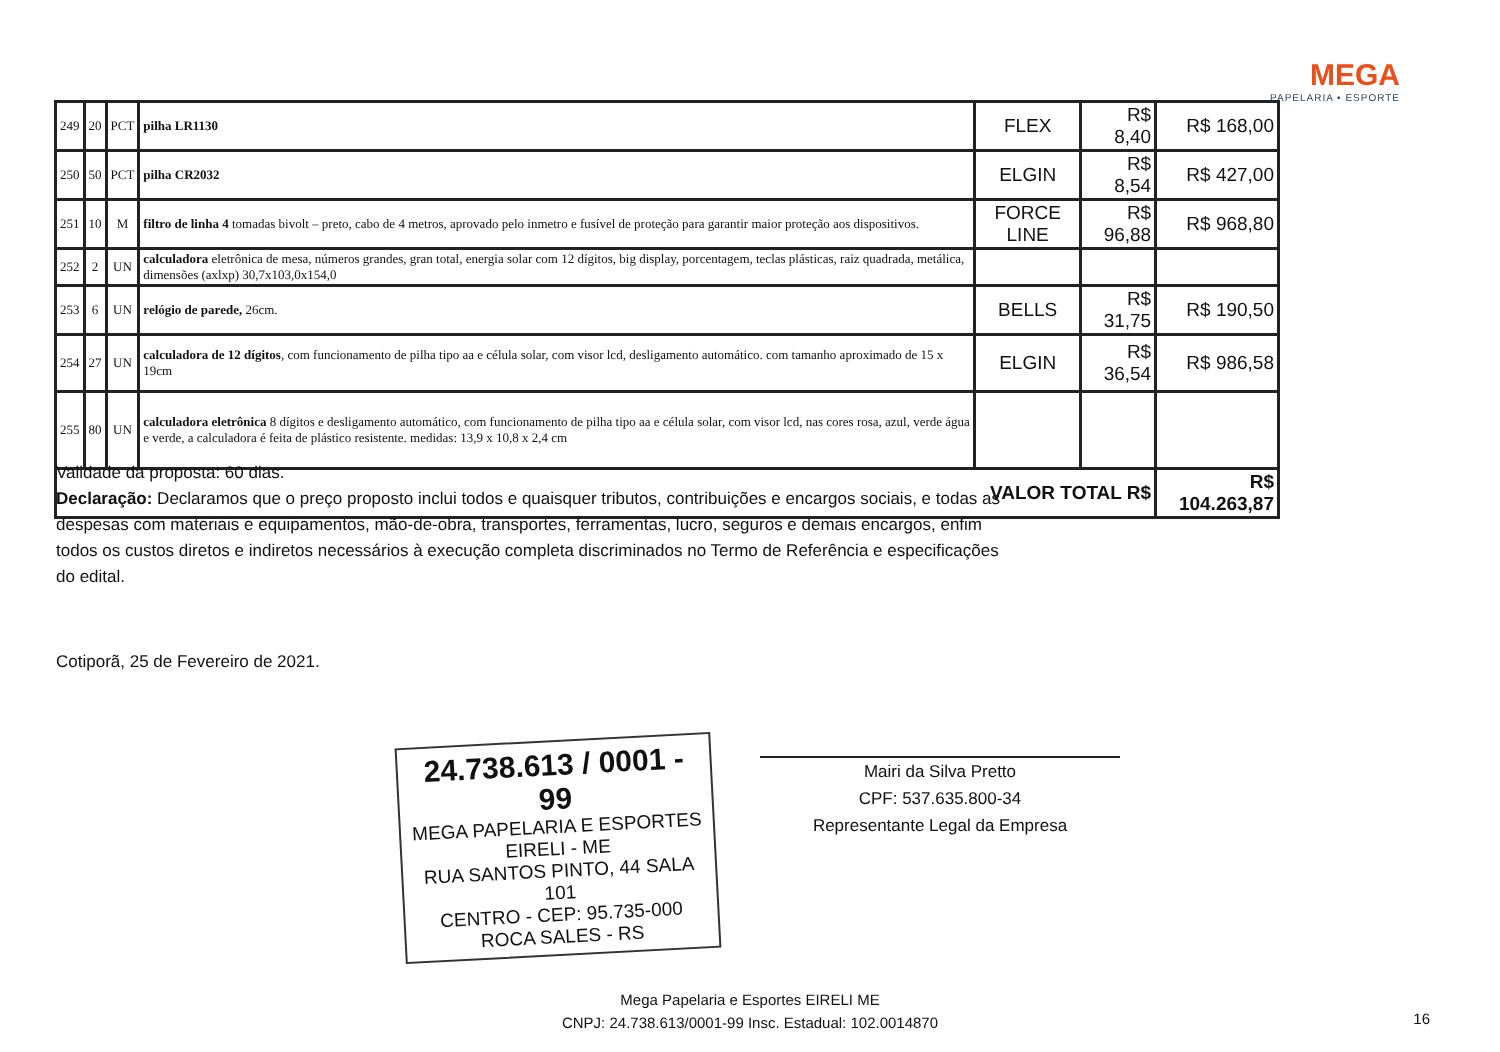MEGA
PAPELARIA • ESPORTE
| 249 | 20 | PCT | pilha LR1130 | FLEX | R$ 8,40 | R$ 168,00 |
| 250 | 50 | PCT | pilha CR2032 | ELGIN | R$ 8,54 | R$ 427,00 |
| 251 | 10 | M | filtro de linha 4 tomadas bivolt – preto, cabo de 4 metros, aprovado pelo inmetro e fusível de proteção para garantir maior proteção aos dispositivos. | FORCE LINE | R$ 96,88 | R$ 968,80 |
| 252 | 2 | UN | calculadora eletrônica de mesa, números grandes, gran total, energia solar com 12 dígitos, big display, porcentagem, teclas plásticas, raiz quadrada, metálica, dimensões (axlxp) 30,7x103,0x154,0 | | | |
| 253 | 6 | UN | relógio de parede, 26cm. | BELLS | R$ 31,75 | R$ 190,50 |
| 254 | 27 | UN | calculadora de 12 dígitos , com funcionamento de pilha tipo aa e célula solar, com visor lcd, desligamento automático. com tamanho aproximado de 15 x 19cm | ELGIN | R$ 36,54 | R$ 986,58 |
| 255 | 80 | UN | calculadora eletrônica 8 dígitos e desligamento automático, com funcionamento de pilha tipo aa e célula solar, com visor lcd, nas cores rosa, azul, verde água e verde, a calculadora é feita de plástico resistente. medidas: 13,9 x 10,8 x 2,4 cm | | | |
| VALOR TOTAL R$ | | | | | | R$ 104.263,87 |
Validade da proposta: 60 dias.
Declaração: Declaramos que o preço proposto inclui todos e quaisquer tributos, contribuições e encargos sociais, e todas as despesas com materiais e equipamentos, mão-de-obra, transportes, ferramentas, lucro, seguros e demais encargos, enfim todos os custos diretos e indiretos necessários à execução completa discriminados no Termo de Referência e especificações do edital.
Cotiporã, 25 de Fevereiro de 2021.
24.738.613 / 0001 - 99
MEGA PAPELARIA E ESPORTES EIRELI - ME
RUA SANTOS PINTO, 44 SALA 101
CENTRO - CEP: 95.735-000
ROCA SALES - RS
Mairi da Silva Pretto
CPF: 537.635.800-34
Representante Legal da Empresa
Mega Papelaria e Esportes EIRELI ME
CNPJ: 24.738.613/0001-99 Insc. Estadual: 102.0014870
16